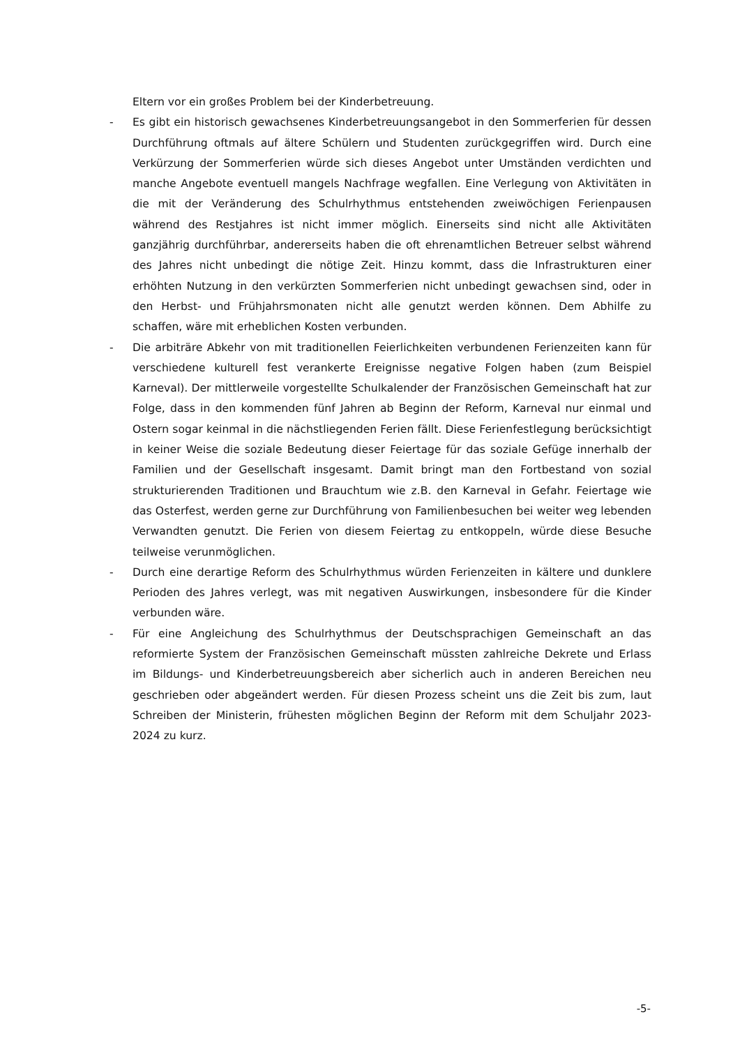Eltern vor ein großes Problem bei der Kinderbetreuung.
- Es gibt ein historisch gewachsenes Kinderbetreuungsangebot in den Sommerferien für dessen Durchführung oftmals auf ältere Schülern und Studenten zurückgegriffen wird. Durch eine Verkürzung der Sommerferien würde sich dieses Angebot unter Umständen verdichten und manche Angebote eventuell mangels Nachfrage wegfallen. Eine Verlegung von Aktivitäten in die mit der Veränderung des Schulrhythmus entstehenden zweiwöchigen Ferienpausen während des Restjahres ist nicht immer möglich. Einerseits sind nicht alle Aktivitäten ganzjährig durchführbar, andererseits haben die oft ehrenamtlichen Betreuer selbst während des Jahres nicht unbedingt die nötige Zeit. Hinzu kommt, dass die Infrastrukturen einer erhöhten Nutzung in den verkürzten Sommerferien nicht unbedingt gewachsen sind, oder in den Herbst- und Frühjahrsmonaten nicht alle genutzt werden können. Dem Abhilfe zu schaffen, wäre mit erheblichen Kosten verbunden.
- Die arbiträre Abkehr von mit traditionellen Feierlichkeiten verbundenen Ferienzeiten kann für verschiedene kulturell fest verankerte Ereignisse negative Folgen haben (zum Beispiel Karneval). Der mittlerweile vorgestellte Schulkalender der Französischen Gemeinschaft hat zur Folge, dass in den kommenden fünf Jahren ab Beginn der Reform, Karneval nur einmal und Ostern sogar keinmal in die nächstliegenden Ferien fällt. Diese Ferienfestlegung berücksichtigt in keiner Weise die soziale Bedeutung dieser Feiertage für das soziale Gefüge innerhalb der Familien und der Gesellschaft insgesamt. Damit bringt man den Fortbestand von sozial strukturierenden Traditionen und Brauchtum wie z.B. den Karneval in Gefahr. Feiertage wie das Osterfest, werden gerne zur Durchführung von Familienbesuchen bei weiter weg lebenden Verwandten genutzt. Die Ferien von diesem Feiertag zu entkoppeln, würde diese Besuche teilweise verunmöglichen.
- Durch eine derartige Reform des Schulrhythmus würden Ferienzeiten in kältere und dunklere Perioden des Jahres verlegt, was mit negativen Auswirkungen, insbesondere für die Kinder verbunden wäre.
- Für eine Angleichung des Schulrhythmus der Deutschsprachigen Gemeinschaft an das reformierte System der Französischen Gemeinschaft müssten zahlreiche Dekrete und Erlass im Bildungs- und Kinderbetreuungsbereich aber sicherlich auch in anderen Bereichen neu geschrieben oder abgeändert werden. Für diesen Prozess scheint uns die Zeit bis zum, laut Schreiben der Ministerin, frühesten möglichen Beginn der Reform mit dem Schuljahr 2023-2024 zu kurz.
-5-